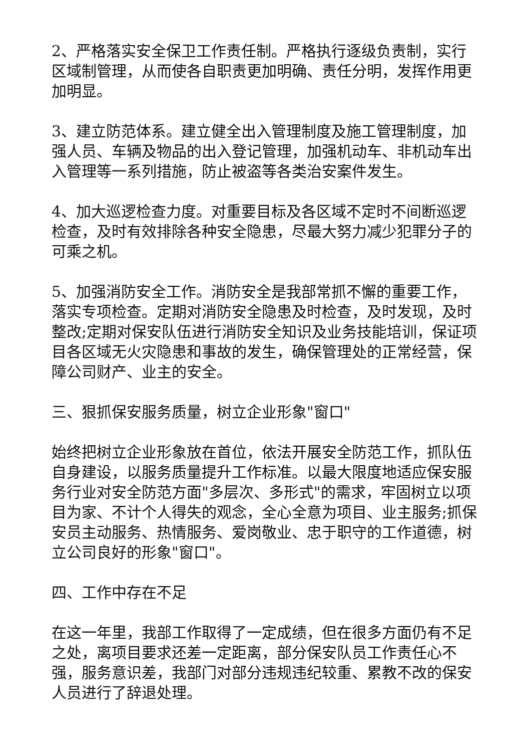2、严格落实安全保卫工作责任制。严格执行逐级负责制，实行区域制管理，从而使各自职责更加明确、责任分明，发挥作用更加明显。
3、建立防范体系。建立健全出入管理制度及施工管理制度，加强人员、车辆及物品的出入登记管理，加强机动车、非机动车出入管理等一系列措施，防止被盗等各类治安案件发生。
4、加大巡逻检查力度。对重要目标及各区域不定时不间断巡逻检查，及时有效排除各种安全隐患，尽最大努力减少犯罪分子的可乘之机。
5、加强消防安全工作。消防安全是我部常抓不懈的重要工作，落实专项检查。定期对消防安全隐患及时检查，及时发现，及时整改;定期对保安队伍进行消防安全知识及业务技能培训，保证项目各区域无火灾隐患和事故的发生，确保管理处的正常经营，保障公司财产、业主的安全。
三、狠抓保安服务质量，树立企业形象"窗口"
始终把树立企业形象放在首位，依法开展安全防范工作，抓队伍自身建设，以服务质量提升工作标准。以最大限度地适应保安服务行业对安全防范方面"多层次、多形式"的需求，牢固树立以项目为家、不计个人得失的观念，全心全意为项目、业主服务;抓保安员主动服务、热情服务、爱岗敬业、忠于职守的工作道德，树立公司良好的形象"窗口"。
四、工作中存在不足
在这一年里，我部工作取得了一定成绩，但在很多方面仍有不足之处，离项目要求还差一定距离，部分保安队员工作责任心不强，服务意识差，我部门对部分违规违纪较重、累教不改的保安人员进行了辞退处理。